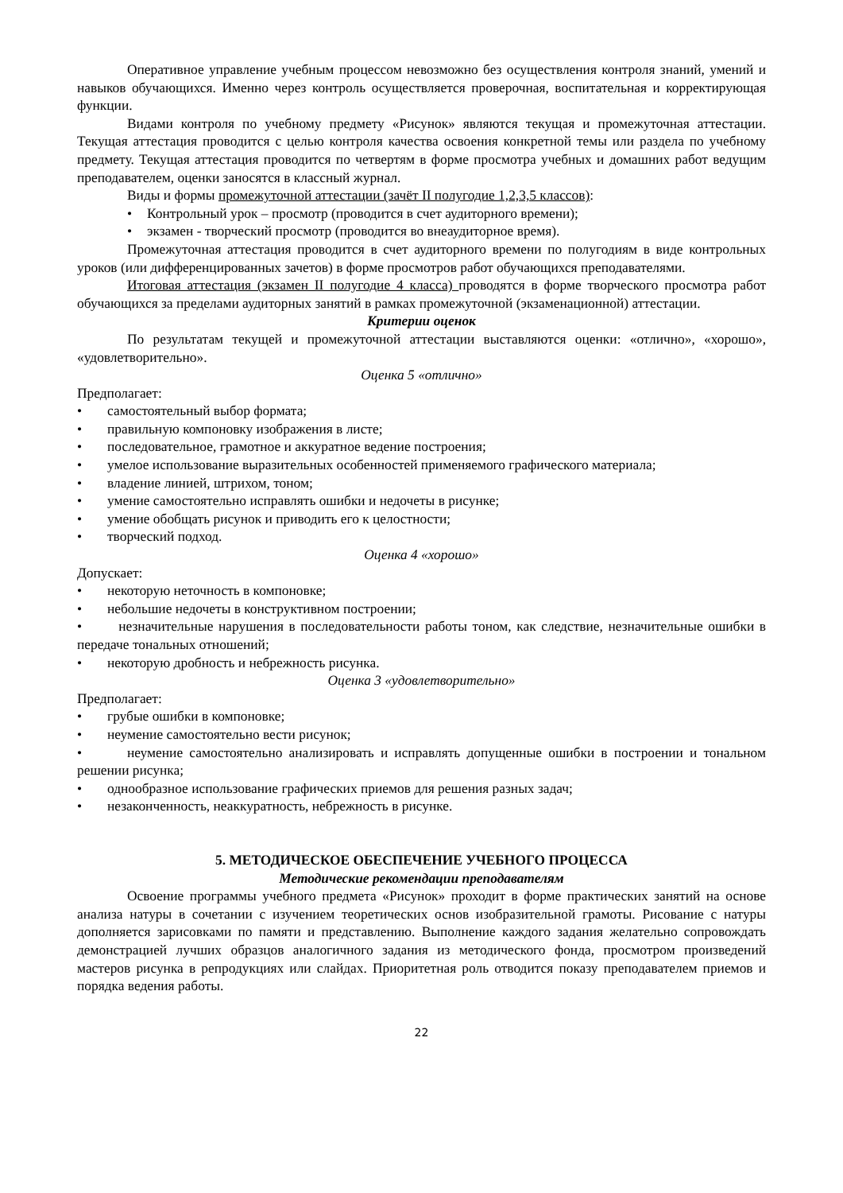Оперативное управление учебным процессом невозможно без осуществления контроля знаний, умений и навыков обучающихся. Именно через контроль осуществляется проверочная, воспитательная и корректирующая функции.
Видами контроля по учебному предмету «Рисунок» являются текущая и промежуточная аттестации. Текущая аттестация проводится с целью контроля качества освоения конкретной темы или раздела по учебному предмету. Текущая аттестация проводится по четвертям в форме просмотра учебных и домашних работ ведущим преподавателем, оценки заносятся в классный журнал.
Виды и формы промежуточной аттестации (зачёт II полугодие 1,2,3,5 классов):
• Контрольный урок – просмотр (проводится в счет аудиторного времени);
• экзамен - творческий просмотр (проводится во внеаудиторное время).
Промежуточная аттестация проводится в счет аудиторного времени по полугодиям в виде контрольных уроков (или дифференцированных зачетов) в форме просмотров работ обучающихся преподавателями.
Итоговая аттестация (экзамен II полугодие 4 класса) проводятся в форме творческого просмотра работ обучающихся за пределами аудиторных занятий в рамках промежуточной (экзаменационной) аттестации.
Критерии оценок
По результатам текущей и промежуточной аттестации выставляются оценки: «отлично», «хорошо», «удовлетворительно».
Оценка 5 «отлично»
Предполагает:
• самостоятельный выбор формата;
• правильную компоновку изображения в листе;
• последовательное, грамотное и аккуратное ведение построения;
• умелое использование выразительных особенностей применяемого графического материала;
• владение линией, штрихом, тоном;
• умение самостоятельно исправлять ошибки и недочеты в рисунке;
• умение обобщать рисунок и приводить его к целостности;
• творческий подход.
Оценка 4 «хорошо»
Допускает:
• некоторую неточность в компоновке;
• небольшие недочеты в конструктивном построении;
• незначительные нарушения в последовательности работы тоном, как следствие, незначительные ошибки в передаче тональных отношений;
• некоторую дробность и небрежность рисунка.
Оценка 3 «удовлетворительно»
Предполагает:
• грубые ошибки в компоновке;
• неумение самостоятельно вести рисунок;
• неумение самостоятельно анализировать и исправлять допущенные ошибки в построении и тональном решении рисунка;
• однообразное использование графических приемов для решения разных задач;
• незаконченность, неаккуратность, небрежность в рисунке.
5. МЕТОДИЧЕСКОЕ ОБЕСПЕЧЕНИЕ УЧЕБНОГО ПРОЦЕССА
Методические рекомендации преподавателям
Освоение программы учебного предмета «Рисунок» проходит в форме практических занятий на основе анализа натуры в сочетании с изучением теоретических основ изобразительной грамоты. Рисование с натуры дополняется зарисовками по памяти и представлению. Выполнение каждого задания желательно сопровождать демонстрацией лучших образцов аналогичного задания из методического фонда, просмотром произведений мастеров рисунка в репродукциях или слайдах. Приоритетная роль отводится показу преподавателем приемов и порядка ведения работы.
22